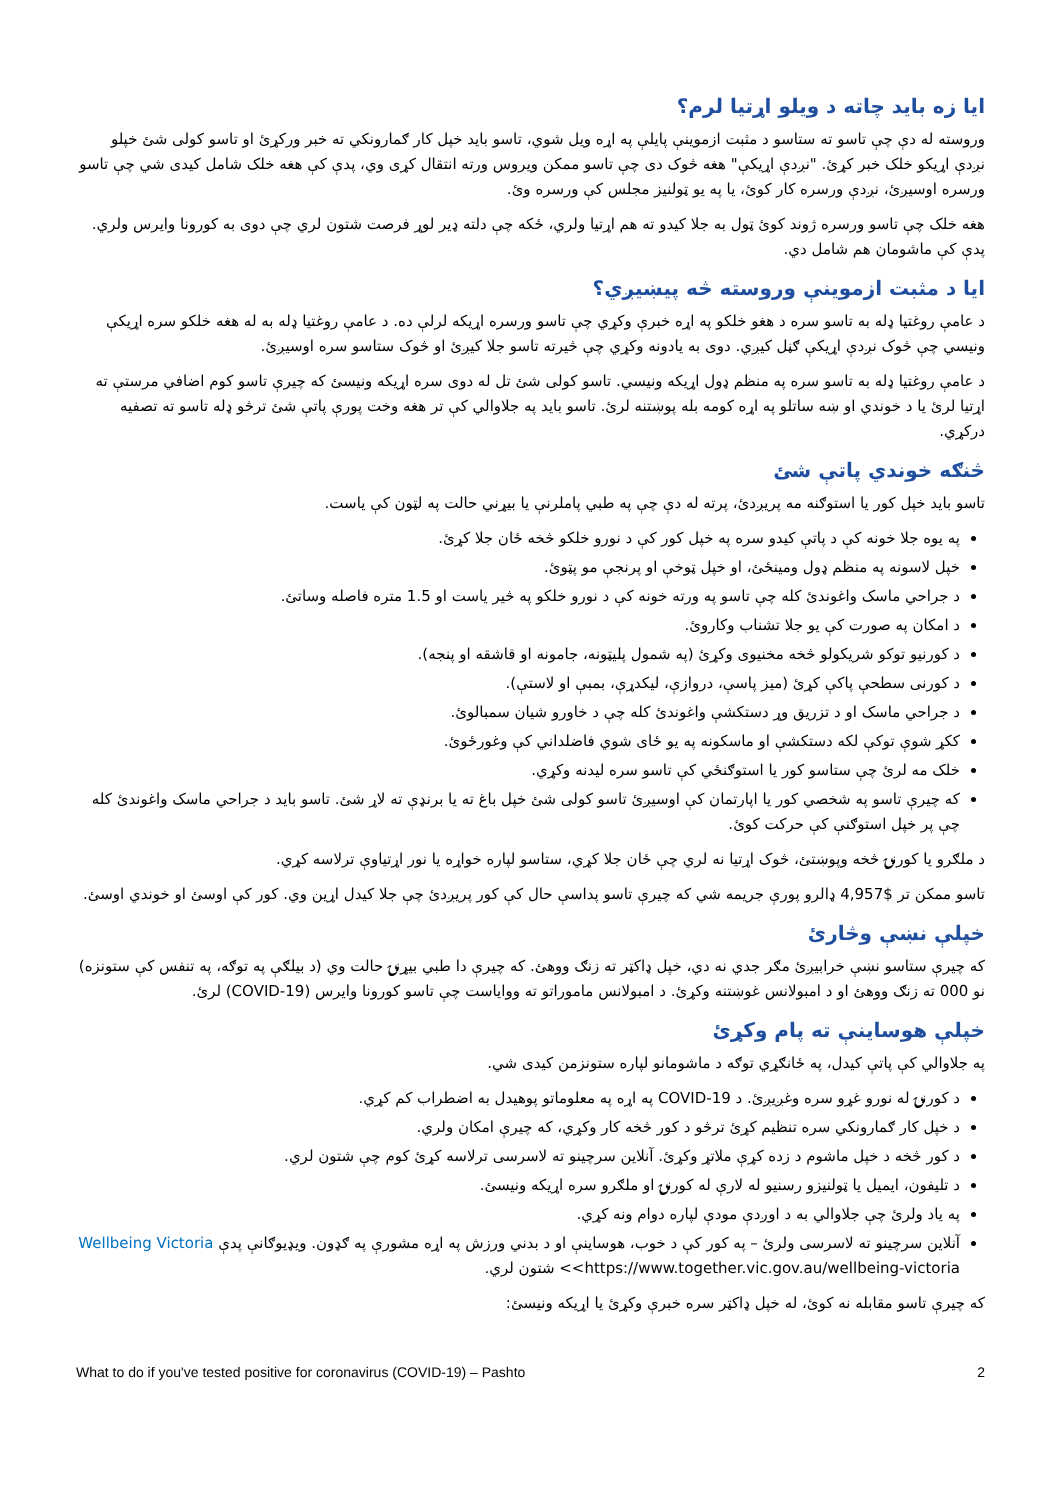ایا زه باید چاته د ویلو اړتیا لرم؟
وروسته له دې چې تاسو ته ستاسو د مثبت ازموینې پایلې په اړه ویل شوي، تاسو باید خپل کار ګمارونکي ته خبر ورکړئ او تاسو کولی شئ خپلو نږدې اړیکو خلک خبر کړئ. "نږدې اړیکې" هغه څوک دی چې تاسو ممکن ویروس ورته انتقال کړی وي، پدې کې هغه خلک شامل کیدی شي چې تاسو ورسره اوسیږئ، نږدې ورسره کار کوئ، یا په یو ټولنیز مجلس کې ورسره وئ.
هغه خلک چې تاسو ورسره ژوند کوئ ټول به جلا کیدو ته هم اړتیا ولري، ځکه چې دلته ډیر لوړ فرصت شتون لري چې دوی به کورونا وایرس ولري. پدې کې ماشومان هم شامل دي.
ایا د مثبت ازموینې وروسته څه پیښیږي؟
د عامې روغتیا ډله به تاسو سره د هغو خلکو په اړه خبرې وکړي چې تاسو ورسره اړیکه لرلې ده. د عامې روغتیا ډله به له هغه خلکو سره اړیکې ونیسي چې څوک نږدې اړیکې ګڼل کیږي. دوی به یادونه وکړي چې څیرته تاسو جلا کیږئ او څوک ستاسو سره اوسیږئ.
د عامې روغتیا ډله به تاسو سره په منظم ډول اړیکه ونیسي. تاسو کولی شئ تل له دوی سره اړیکه ونیسئ که چیرې تاسو کوم اضافي مرستې ته اړتیا لرئ یا د خوندي او ښه ساتلو په اړه کومه بله پوښتنه لرئ. تاسو باید په جلاوالي کې تر هغه وخت پورې پاتې شئ ترڅو ډله تاسو ته تصفیه درکړي.
څنګه خوندي پاتې شئ
تاسو باید خپل کور یا استوګنه مه پریږدئ، پرته له دې چې په طبي پاملرنې یا بیړني حالت په لټون کې یاست.
په یوه جلا خونه کې د پاتې کیدو سره په خپل کور کې د نورو خلکو څخه ځان جلا کړئ.
خپل لاسونه په منظم ډول ومینځئ، او خپل ټوخې او پرنجې مو پټوئ.
د جراحي ماسک واغوندئ کله چې تاسو په ورته خونه کې د نورو خلکو په څیر یاست او 1.5 متره فاصله وساتئ.
د امکان په صورت کې یو جلا تشناب وکاروئ.
د کورنیو توکو شریکولو څخه مخنیوی وکړئ (په شمول پلیټونه، جامونه او قاشقه او پنجه).
د کورنی سطحې پاکې کړئ (میز پاسې، دروازې، لیکدړې، بمبې او لاستې).
د جراحي ماسک او د تزریق وړ دستکشې واغوندئ کله چې د خاورو شیان سمبالوئ.
ککړ شوې توکې لکه دستکشې او ماسکونه په یو ځای شوي فاضلداني کې وغورځوئ.
خلک مه لرئ چې ستاسو کور یا استوګنځي کې تاسو سره لیدنه وکړي.
که چیرې تاسو په شخصي کور یا اپارتمان کې اوسیږئ تاسو کولی شئ خپل باغ ته یا برنډې ته لاړ شئ. تاسو باید د جراحي ماسک واغوندئ کله چې پر خپل استوګنې کې حرکت کوئ.
د ملګرو یا کورنۍ څخه وپوښتئ، څوک اړتیا نه لري چې ځان جلا کړي، ستاسو لپاره خواړه یا نور اړتیاوې ترلاسه کړي.
تاسو ممکن تر $4,957 ډالرو پورې جریمه شي که چیرې تاسو پداسې حال کې کور پریږدئ چې جلا کیدل اړین وي. کور کې اوسئ او خوندي اوسئ.
خپلې نښې وڅارئ
که چیرې ستاسو نښې خرابیږئ مګر جدي نه دي، خپل ډاکټر ته زنګ ووهئ. که چیرې دا طبي بیړنۍ حالت وي (د بیلګې په توګه، په تنفس کې ستونزه) نو 000 ته زنګ ووهئ او د امبولانس غوښتنه وکړئ. د امبولانس ماموراتو ته ووایاست چې تاسو کورونا وایرس (COVID-19) لرئ.
خپلې هوساینې ته پام وکړئ
په جلاوالي کې پاتې کیدل، په ځانګړي توګه د ماشومانو لپاره ستونزمن کیدی شي.
د کورنۍ له نورو غړو سره وغږیږئ. د COVID-19 په اړه په معلوماتو پوهیدل به اضطراب کم کړي.
د خپل کار ګمارونکي سره تنظیم کړئ ترڅو د کور څخه کار وکړي، که چیرې امکان ولري.
د کور څخه د خپل ماشوم د زده کړې ملاتړ وکړئ. آنلاین سرچینو ته لاسرسی ترلاسه کړئ کوم چې شتون لري.
د تلیفون، ایمیل یا ټولنیزو رسنیو له لارې له کورنۍ او ملګرو سره اړیکه ونیسئ.
په یاد ولرئ چې جلاوالي به د اوږدې مودې لپاره دوام ونه کړي.
آنلاین سرچینو ته لاسرسی ولرئ – په کور کې د خوب، هوساینې او د بدني ورزش په اړه مشورې په ګډون. ویډیوګانې پدې Wellbeing Victoria <https://www.together.vic.gov.au/wellbeing-victoria> شتون لري.
که چیرې تاسو مقابله نه کوئ، له خپل ډاکټر سره خبرې وکړئ یا اړیکه ونیسئ:
What to do if you've tested positive for coronavirus (COVID-19) – Pashto 2